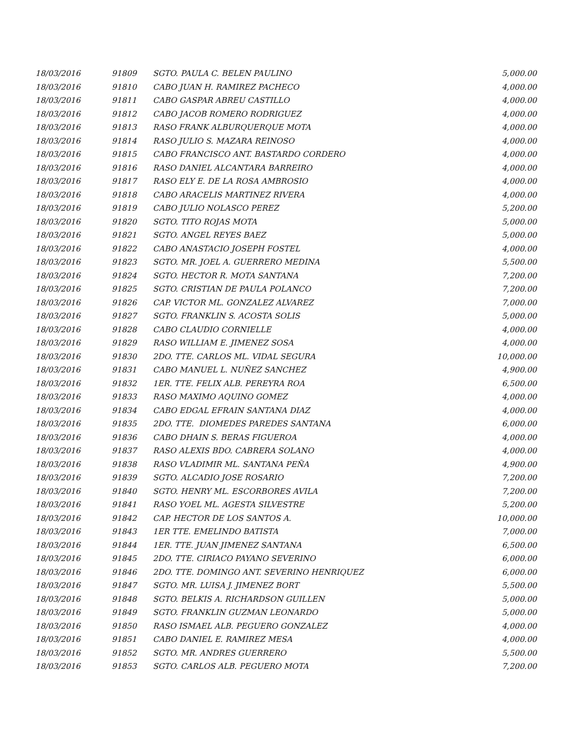| 18/03/2016 | 91809 | SGTO. PAULA C. BELEN PAULINO | 5,000.00 |
| 18/03/2016 | 91810 | CABO JUAN H. RAMIREZ PACHECO | 4,000.00 |
| 18/03/2016 | 91811 | CABO GASPAR ABREU CASTILLO | 4,000.00 |
| 18/03/2016 | 91812 | CABO JACOB ROMERO RODRIGUEZ | 4,000.00 |
| 18/03/2016 | 91813 | RASO FRANK ALBURQUERQUE MOTA | 4,000.00 |
| 18/03/2016 | 91814 | RASO JULIO S. MAZARA REINOSO | 4,000.00 |
| 18/03/2016 | 91815 | CABO FRANCISCO ANT. BASTARDO CORDERO | 4,000.00 |
| 18/03/2016 | 91816 | RASO DANIEL ALCANTARA BARREIRO | 4,000.00 |
| 18/03/2016 | 91817 | RASO ELY E. DE LA ROSA AMBROSIO | 4,000.00 |
| 18/03/2016 | 91818 | CABO ARACELIS MARTINEZ RIVERA | 4,000.00 |
| 18/03/2016 | 91819 | CABO JULIO NOLASCO PEREZ | 5,200.00 |
| 18/03/2016 | 91820 | SGTO. TITO ROJAS MOTA | 5,000.00 |
| 18/03/2016 | 91821 | SGTO. ANGEL REYES BAEZ | 5,000.00 |
| 18/03/2016 | 91822 | CABO ANASTACIO JOSEPH FOSTEL | 4,000.00 |
| 18/03/2016 | 91823 | SGTO. MR. JOEL A. GUERRERO MEDINA | 5,500.00 |
| 18/03/2016 | 91824 | SGTO. HECTOR R. MOTA SANTANA | 7,200.00 |
| 18/03/2016 | 91825 | SGTO. CRISTIAN DE PAULA POLANCO | 7,200.00 |
| 18/03/2016 | 91826 | CAP. VICTOR ML. GONZALEZ ALVAREZ | 7,000.00 |
| 18/03/2016 | 91827 | SGTO. FRANKLIN S. ACOSTA SOLIS | 5,000.00 |
| 18/03/2016 | 91828 | CABO CLAUDIO CORNIELLE | 4,000.00 |
| 18/03/2016 | 91829 | RASO WILLIAM E. JIMENEZ SOSA | 4,000.00 |
| 18/03/2016 | 91830 | 2DO. TTE. CARLOS ML. VIDAL SEGURA | 10,000.00 |
| 18/03/2016 | 91831 | CABO MANUEL L. NUÑEZ SANCHEZ | 4,900.00 |
| 18/03/2016 | 91832 | 1ER. TTE. FELIX ALB. PEREYRA ROA | 6,500.00 |
| 18/03/2016 | 91833 | RASO MAXIMO AQUINO GOMEZ | 4,000.00 |
| 18/03/2016 | 91834 | CABO EDGAL EFRAIN SANTANA DIAZ | 4,000.00 |
| 18/03/2016 | 91835 | 2DO. TTE. DIOMEDES PAREDES SANTANA | 6,000.00 |
| 18/03/2016 | 91836 | CABO DHAIN S. BERAS FIGUEROA | 4,000.00 |
| 18/03/2016 | 91837 | RASO ALEXIS BDO. CABRERA SOLANO | 4,000.00 |
| 18/03/2016 | 91838 | RASO VLADIMIR ML. SANTANA PEÑA | 4,900.00 |
| 18/03/2016 | 91839 | SGTO. ALCADIO JOSE ROSARIO | 7,200.00 |
| 18/03/2016 | 91840 | SGTO. HENRY ML. ESCORBORES AVILA | 7,200.00 |
| 18/03/2016 | 91841 | RASO YOEL ML. AGESTA SILVESTRE | 5,200.00 |
| 18/03/2016 | 91842 | CAP. HECTOR DE LOS SANTOS A. | 10,000.00 |
| 18/03/2016 | 91843 | 1ER TTE. EMELINDO BATISTA | 7,000.00 |
| 18/03/2016 | 91844 | 1ER. TTE. JUAN JIMENEZ SANTANA | 6,500.00 |
| 18/03/2016 | 91845 | 2DO. TTE. CIRIACO PAYANO SEVERINO | 6,000.00 |
| 18/03/2016 | 91846 | 2DO. TTE. DOMINGO ANT. SEVERINO HENRIQUEZ | 6,000.00 |
| 18/03/2016 | 91847 | SGTO. MR. LUISA J. JIMENEZ BORT | 5,500.00 |
| 18/03/2016 | 91848 | SGTO. BELKIS A. RICHARDSON GUILLEN | 5,000.00 |
| 18/03/2016 | 91849 | SGTO. FRANKLIN GUZMAN LEONARDO | 5,000.00 |
| 18/03/2016 | 91850 | RASO ISMAEL ALB. PEGUERO GONZALEZ | 4,000.00 |
| 18/03/2016 | 91851 | CABO DANIEL E. RAMIREZ MESA | 4,000.00 |
| 18/03/2016 | 91852 | SGTO. MR. ANDRES GUERRERO | 5,500.00 |
| 18/03/2016 | 91853 | SGTO. CARLOS ALB. PEGUERO MOTA | 7,200.00 |